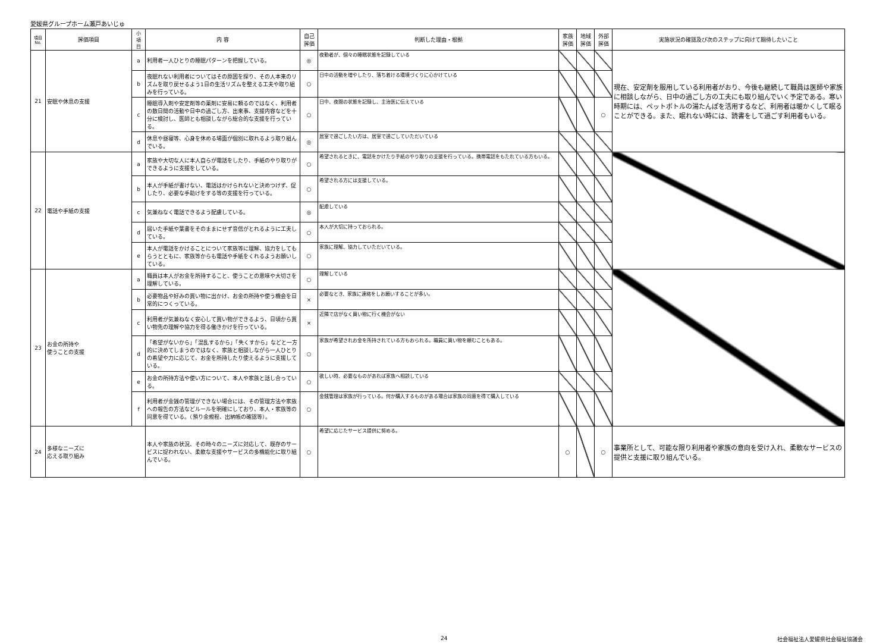愛媛県グループホーム瀬戸あいじゅ
| 項目 No. | 評価項目 | 小 項 目 | 内 容 | 自己 評価 | 判断した理由・根拠 | 家族 評価 | 地域 評価 | 外部 評価 | 実施状況の確認及び次のステップに向けて期待したいこと |
| --- | --- | --- | --- | --- | --- | --- | --- | --- | --- |
| 21 | 安眠や休息の支援 | a | 利用者一人ひとりの睡眠パターンを把握している。 | ◎ | 夜勤者が、個々の睡眠状態を記録している | | | | 現在、安定剤を服用している利用者がおり、今後も継続して職員は医師や家族に相談しながら、日中の過ごし方の工夫にも取り組んでいく予定である。寒い時期には、ペットボトルの湯たんぽを活用するなど、利用者は暖かくして眠ることができる。また、眠れない時には、読書をして過ごす利用者もいる。 |
| | | b | 夜眠れない利用者についてはその原因を探り、その人本来のリズムを取り戻せるよう1日の生活リズムを整える工夫や取り組みを行っている。 | ○ | 日中の活動を増やしたり、落ち着ける環境づくりに心かけている | | | | |
| | | c | 睡眠導入剤や安定剤等の薬剤に安易に頼るのではなく、利用者の数日間の活動や日中の過ごし方、出来事、支援内容などを十分に検討し、医師とも相談しながら総合的な支援を行っている。 | ○ | 日中、夜間の状態を記録し、主治医に伝えている | | | ○ | |
| | | d | 休息や昼寝等、心身を休める場面が個別に取れるよう取り組んでいる。 | ◎ | 居室で過ごしたい方は、居室で過ごしていただいている | | | | |
| 22 | 電話や手紙の支援 | a | 家族や大切な人に本人自らが電話をしたり、手紙のやり取りができるように支援をしている。 | ○ | 希望されるときに、電話をかけたり手紙のやり取りの支援を行っている。携帯電話をもたれている方もいる。 | | | | |
| | | b | 本人が手紙が書けない、電話はかけられないと決めつけず、促したり、必要な手助けをする等の支援を行っている。 | ○ | 希望される方には支援している。 | | | | |
| | | c | 気兼ねなく電話できるよう配慮している。 | ◎ | 配慮している | | | | |
| | | d | 届いた手紙や葉書をそのままにせず音信がとれるように工夫している。 | ○ | 本人が大切に持っておられる。 | | | | |
| | | e | 本人が電話をかけることについて家族等に理解、協力をしてもらうとともに、家族等からも電話や手紙をくれるようお願いしている。 | ○ | 家族に理解、協力していただいている。 | | | | |
| 23 | お金の所持や 使うことの支援 | a | 職員は本人がお金を所持すること、使うことの意味や大切さを理解している。 | ○ | 理解している | | | | |
| | | b | 必要物品や好みの買い物に出かけ、お金の所持や使う機会を日常的につくっている。 | × | 必要なとき、家族に連絡をしお願いすることが多い。 | | | | |
| | | c | 利用者が気兼ねなく安心して買い物ができるよう、日頃から買い物先の理解や協力を得る働きかけを行っている。 | × | 近隣で店がなく買い物に行く機会がない | | | | |
| | | d | 「希望がないから」「混乱するから」「失くすから」などと一方的に決めてしまうのではなく、家族と相談しながら一人ひとりの希望や力に応じて、お金を所持したり使えるように支援している。 | ○ | 家族が希望されお金を所持されている方もおられる。職員に買い物を頼むこともある。 | | | | |
| | | e | お金の所持方法や使い方について、本人や家族と話し合っている。 | ○ | 欲しい時、必要なものがあれば家族へ相談している | | | | |
| | | f | 利用者が金銭の管理ができない場合には、その管理方法や家族への報告の方法などルールを明確にしており、本人・家族等の同意を得ている。（預り金規程、出納帳の確認等）。 | ○ | 金銭管理は家族が行っている。何か購入するものがある場合は家族の同意を得て購入している | | | | |
| 24 | 多様なニーズに 応える取り組み | | 本人や家族の状況、その時々のニーズに対応して、既存のサービスに捉われない、柔軟な支援やサービスの多機能化に取り組んでいる。 | ○ | 希望に応じたサービス提供に努める。 | ○ | | ○ | 事業所として、可能な限り利用者や家族の意向を受け入れ、柔軟なサービスの提供と支援に取り組んでいる。 |
24 社会福祉法人愛媛県社会福祉協議会